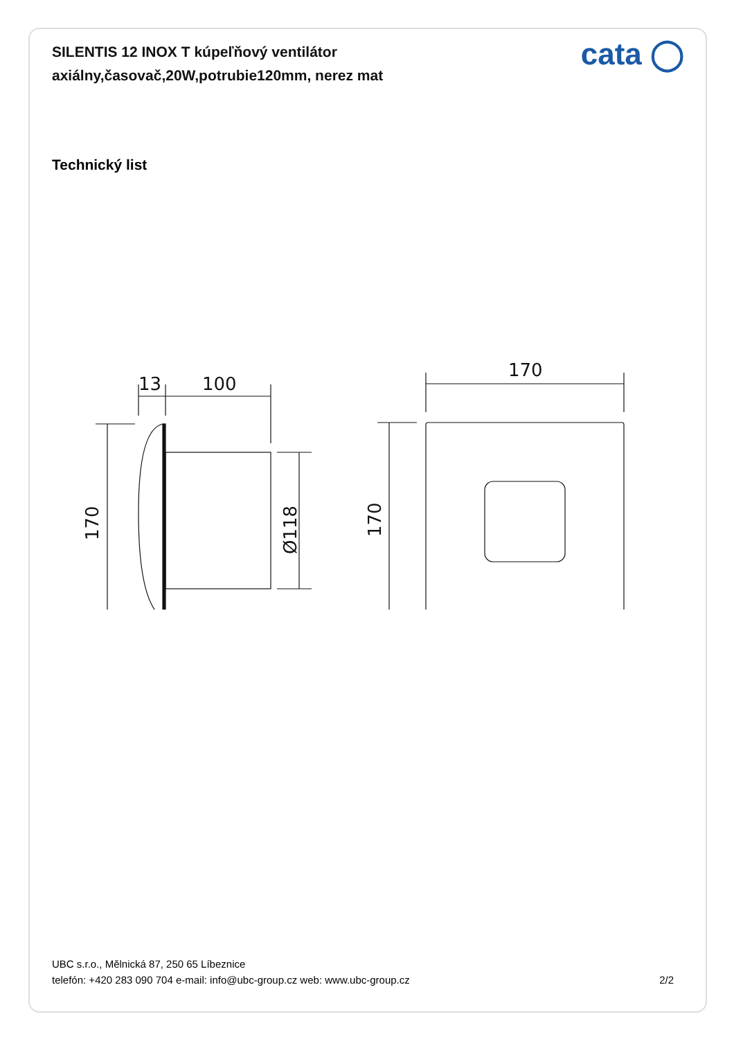SILENTIS 12 INOX T kúpeľňový ventilátor
axiálny,časovač,20W,potrubie120mm, nerez mat
cata ◯
Technický list
13
100
170
170
Ø118
170
UBC s.r.o., Mělnická 87, 250 65 Líbeznice
telefón: +420 283 090 704 e-mail: info@ubc-group.cz web: www.ubc-group.cz
2/2